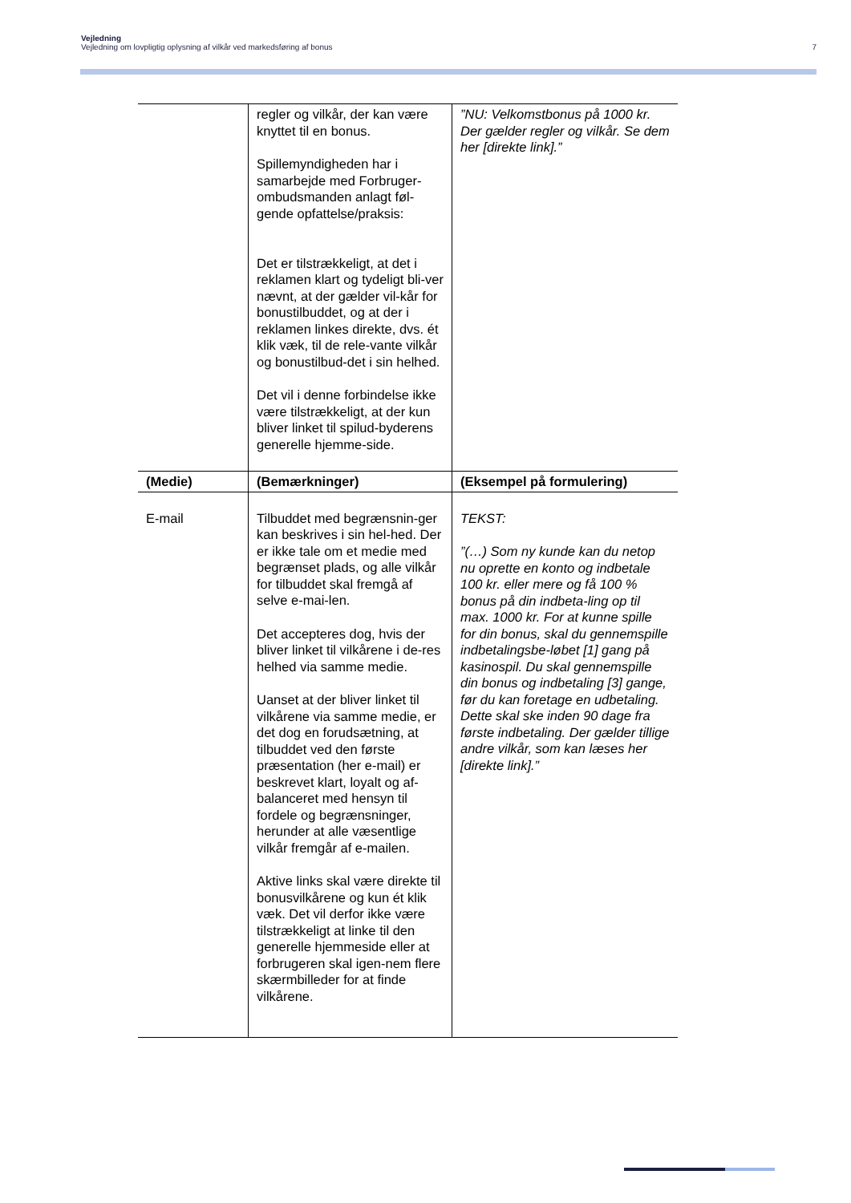Vejledning
Vejledning om lovpligtig oplysning af vilkår ved markedsføring af bonus 7
| | regler og vilkår, der kan være knyttet til en bonus. Spillemyndigheden har i samarbejde med Forbruger-ombudsmanden anlagt føl-gende opfattelse/praksis: Det er tilstrækkeligt, at det i reklamen klart og tydeligt bli-ver nævnt, at der gælder vil-kår for bonustilbuddet, og at der i reklamen linkes direkte, dvs. ét klik væk, til de rele-vante vilkår og bonustilbud-det i sin helhed. Det vil i denne forbindelse ikke være tilstrækkeligt, at der kun bliver linket til spilud-byderens generelle hjemme-side. | ”NU: Velkomstbonus på 1000 kr. Der gælder regler og vilkår. Se dem her [direkte link].” |
| (Medie) | (Bemærkninger) | (Eksempel på formulering) |
| E-mail | Tilbuddet med begrænsnin-ger kan beskrives i sin hel-hed. Der er ikke tale om et medie med begrænset plads, og alle vilkår for tilbuddet skal fremgå af selve e-mai-len. Det accepteres dog, hvis der bliver linket til vilkårene i de-res helhed via samme medie. Uanset at der bliver linket til vilkårene via samme medie, er det dog en forudsætning, at tilbuddet ved den første præsentation (her e-mail) er beskrevet klart, loyalt og af-balanceret med hensyn til fordele og begrænsninger, herunder at alle væsentlige vilkår fremgår af e-mailen. Aktive links skal være direkte til bonusvilkårene og kun ét klik væk. Det vil derfor ikke være tilstrækkeligt at linke til den generelle hjemmeside eller at forbrugeren skal igen-nem flere skærmbilleder for at finde vilkårene. | TEKST: ”(…) Som ny kunde kan du netop nu oprette en konto og indbetale 100 kr. eller mere og få 100 % bonus på din indbeta-ling op til max. 1000 kr. For at kunne spille for din bonus, skal du gennemspille indbetalingsbe-løbet [1] gang på kasinospil. Du skal gennemspille din bonus og indbetaling [3] gange, før du kan foretage en udbetaling. Dette skal ske inden 90 dage fra første indbetaling. Der gælder tillige andre vilkår, som kan læses her [direkte link].” |